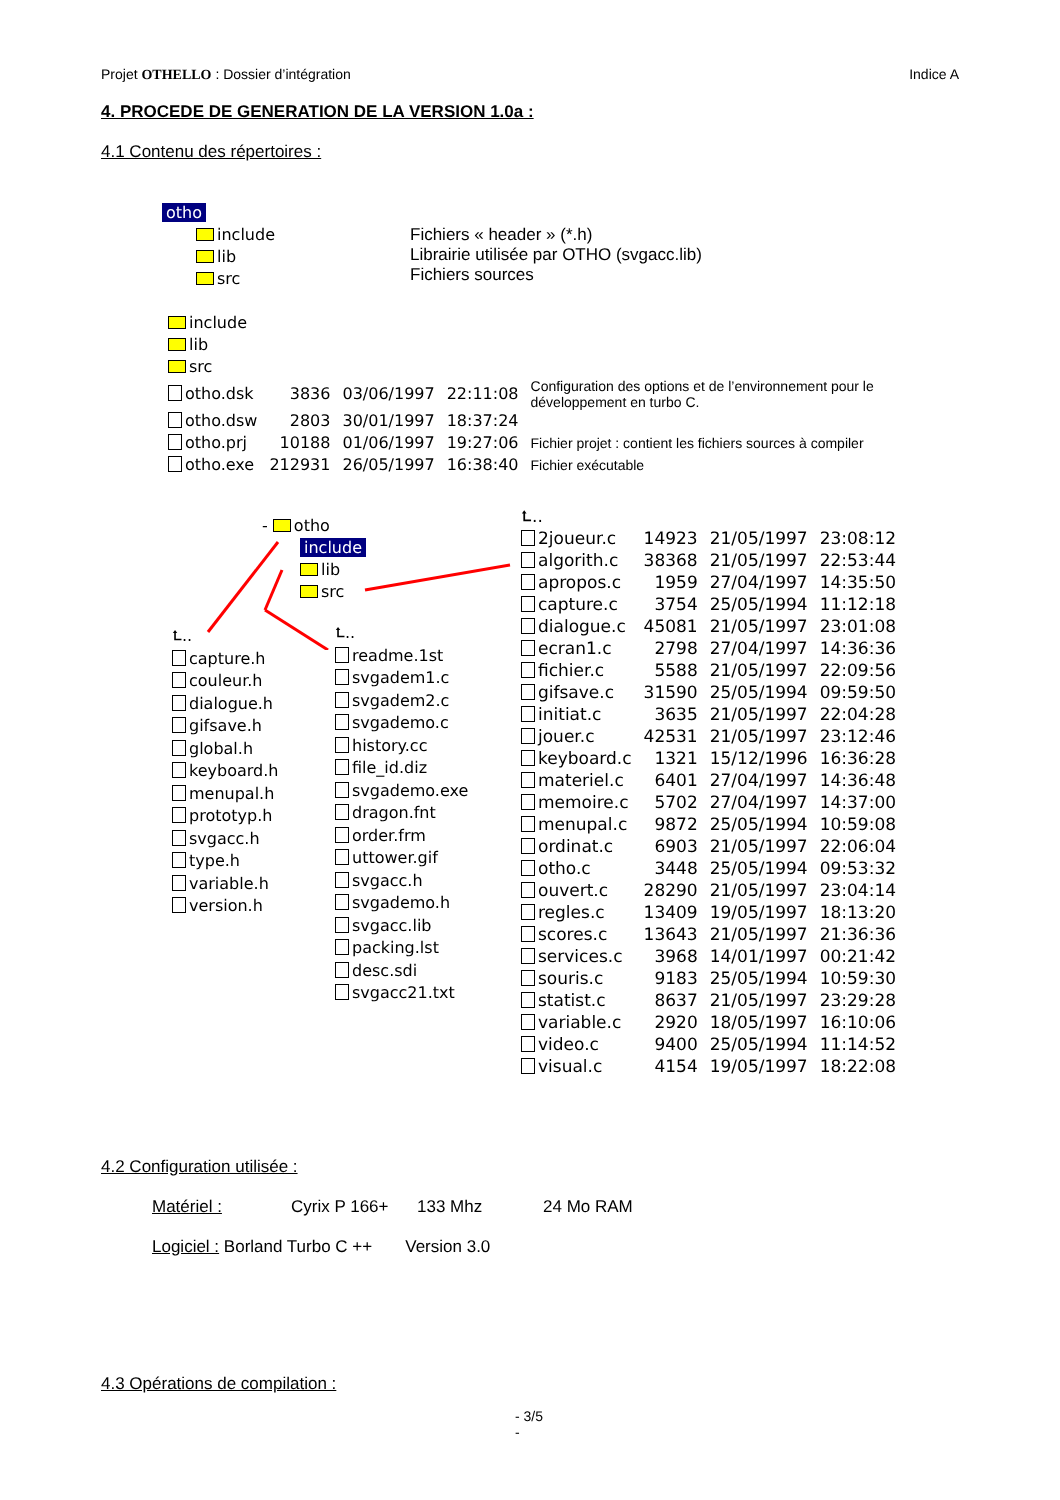Projet OTHELLO : Dossier d’intégration Indice A
4. PROCEDE DE GENERATION DE LA VERSION 1.0a :
4.1 Contenu des répertoires :
otho
include
lib
src
Fichiers « header » (*.h)
Librairie utilisée par OTHO (svgacc.lib)
Fichiers sources
| include | | | | |
| lib | | | | |
| src | | | | |
| otho.dsk | 3836 | 03/06/1997 | 22:11:08 | Configuration des options et de l’environnement pour le développement en turbo C. |
| otho.dsw | 2803 | 30/01/1997 | 18:37:24 | |
| otho.prj | 10188 | 01/06/1997 | 19:27:06 | Fichier projet : contient les fichiers sources à compiler |
| otho.exe | 212931 | 26/05/1997 | 16:38:40 | Fichier exécutable |
- otho
include
lib
src
⮤..
capture.h
couleur.h
dialogue.h
gifsave.h
global.h
keyboard.h
menupal.h
prototyp.h
svgacc.h
type.h
variable.h
version.h
⮤..
readme.1st
svgadem1.c
svgadem2.c
svgademo.c
history.cc
file_id.diz
svgademo.exe
dragon.fnt
order.frm
uttower.gif
svgacc.h
svgademo.h
svgacc.lib
packing.lst
desc.sdi
svgacc21.txt
| ⮤.. | | | |
| 2joueur.c | 14923 | 21/05/1997 | 23:08:12 |
| algorith.c | 38368 | 21/05/1997 | 22:53:44 |
| apropos.c | 1959 | 27/04/1997 | 14:35:50 |
| capture.c | 3754 | 25/05/1994 | 11:12:18 |
| dialogue.c | 45081 | 21/05/1997 | 23:01:08 |
| ecran1.c | 2798 | 27/04/1997 | 14:36:36 |
| fichier.c | 5588 | 21/05/1997 | 22:09:56 |
| gifsave.c | 31590 | 25/05/1994 | 09:59:50 |
| initiat.c | 3635 | 21/05/1997 | 22:04:28 |
| jouer.c | 42531 | 21/05/1997 | 23:12:46 |
| keyboard.c | 1321 | 15/12/1996 | 16:36:28 |
| materiel.c | 6401 | 27/04/1997 | 14:36:48 |
| memoire.c | 5702 | 27/04/1997 | 14:37:00 |
| menupal.c | 9872 | 25/05/1994 | 10:59:08 |
| ordinat.c | 6903 | 21/05/1997 | 22:06:04 |
| otho.c | 3448 | 25/05/1994 | 09:53:32 |
| ouvert.c | 28290 | 21/05/1997 | 23:04:14 |
| regles.c | 13409 | 19/05/1997 | 18:13:20 |
| scores.c | 13643 | 21/05/1997 | 21:36:36 |
| services.c | 3968 | 14/01/1997 | 00:21:42 |
| souris.c | 9183 | 25/05/1994 | 10:59:30 |
| statist.c | 8637 | 21/05/1997 | 23:29:28 |
| variable.c | 2920 | 18/05/1997 | 16:10:06 |
| video.c | 9400 | 25/05/1994 | 11:14:52 |
| visual.c | 4154 | 19/05/1997 | 18:22:08 |
4.2 Configuration utilisée :
Matériel : Cyrix P 166+ 133 Mhz 24 Mo RAM
Logiciel : Borland Turbo C ++ Version 3.0
4.3 Opérations de compilation :
- 3/5
-